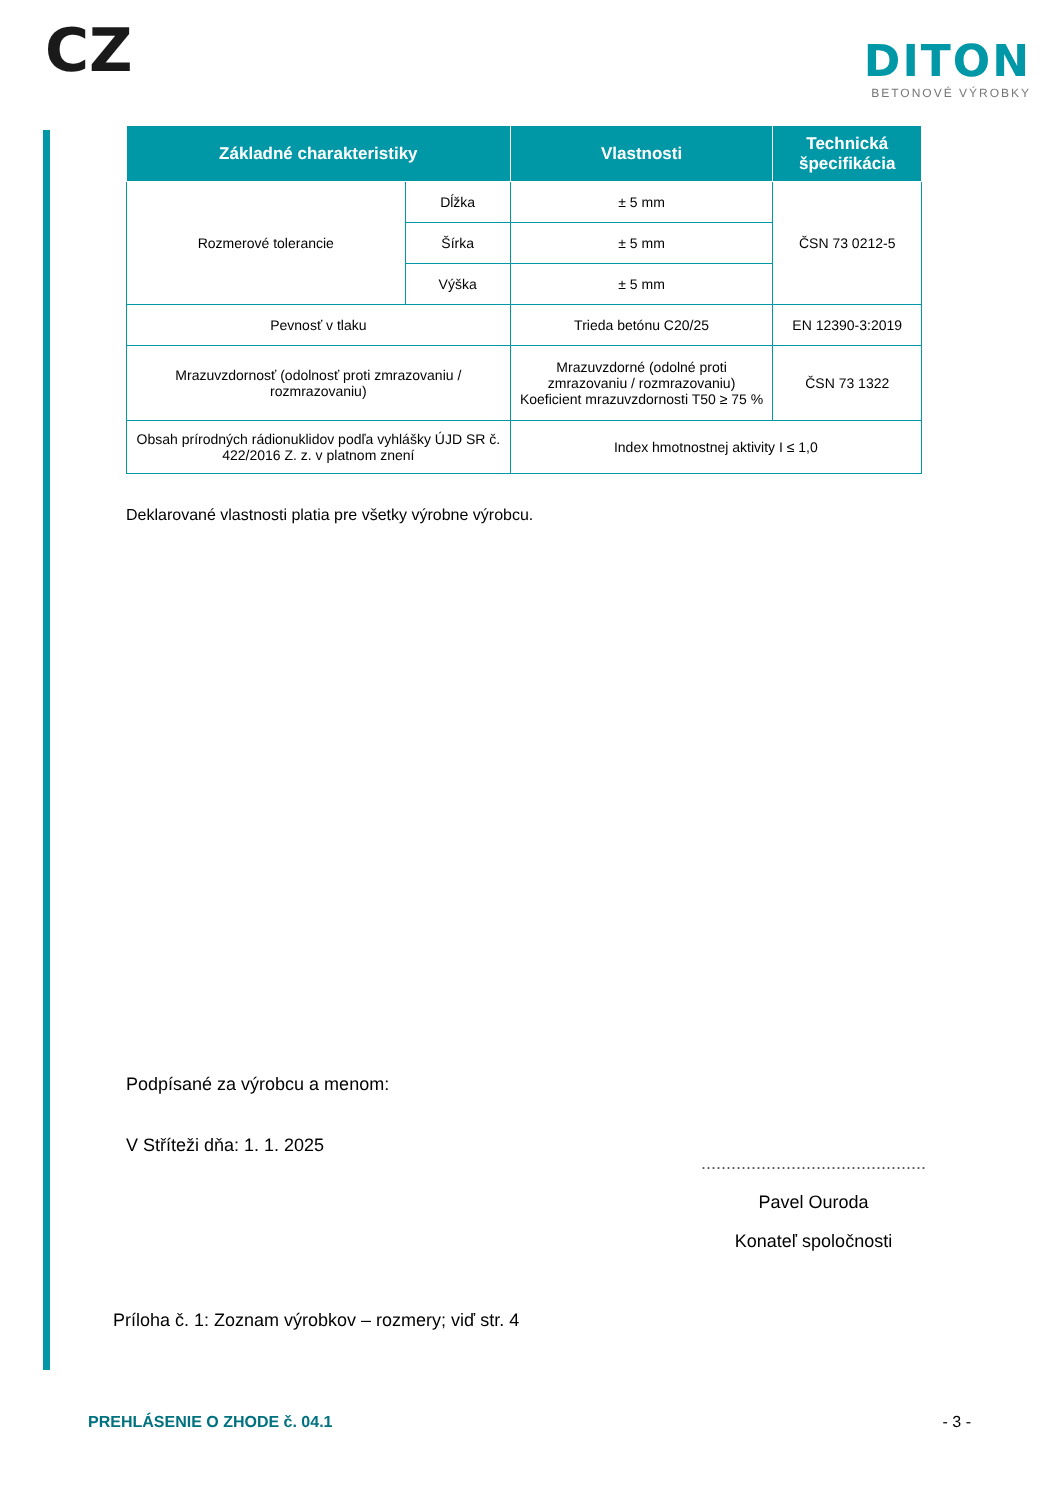CZ
DITON
BETONOVÉ VÝROBKY
| Základné charakteristiky | | Vlastnosti | Technická špecifikácia |
| --- | --- | --- | --- |
| Rozmerové tolerancie | Dĺžka | ± 5 mm | ČSN 73 0212-5 |
| | Šírka | ± 5 mm | |
| | Výška | ± 5 mm | |
| Pevnosť v tlaku | | Trieda betónu C20/25 | EN 12390-3:2019 |
| Mrazuvzdornosť (odolnosť proti zmrazovaniu / rozmrazovaniu) | | Mrazuvzdorné (odolné proti zmrazovaniu / rozmrazovaniu) Koeficient mrazuvzdornosti T50 ≥ 75 % | ČSN 73 1322 |
| Obsah prírodných rádionuklidov podľa vyhlášky ÚJD SR č. 422/2016 Z. z. v platnom znení | | Index hmotnostnej aktivity I ≤ 1,0 | |
Deklarované vlastnosti platia pre všetky výrobne výrobcu.
Podpísané za výrobcu a menom:
V Stříteži dňa: 1. 1. 2025
.............................................
Pavel Ouroda
Konateľ spoločnosti
Príloha č. 1: Zoznam výrobkov – rozmery; viď str. 4
PREHLÁSENIE O ZHODE č. 04.1 - 3 -